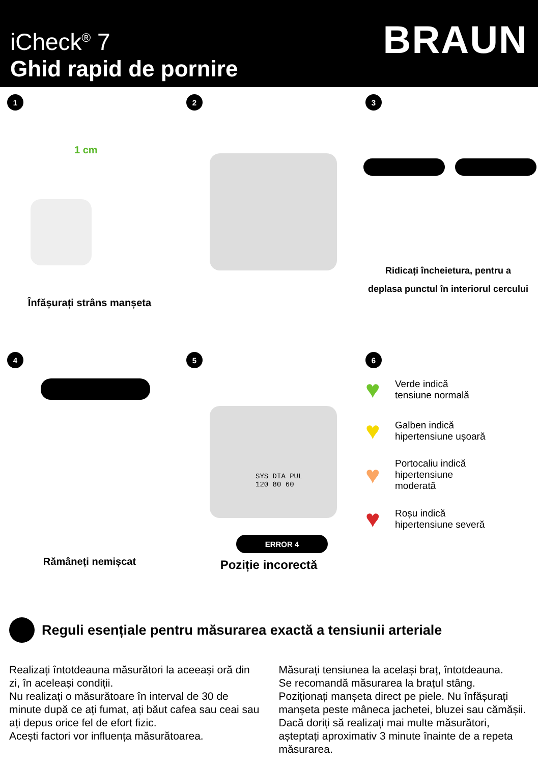iCheck<sup>®</sup> 7
Ghid rapid de pornire
BRAUN
1
1 cm
Înfășurați strâns manșeta
2
3
Ridicați încheietura, pentru a
deplasa punctul în interiorul cercului
4
Rămâneți nemișcat
5
SYS DIA PUL
120 80 60
ERROR 4
Poziție incorectă
6
♥ Verde indică
tensiune normală
♥ Galben indică
hipertensiune ușoară
♥ Portocaliu indică
hipertensiune
moderată
♥ Roșu indică
hipertensiune severă
Reguli esențiale pentru măsurarea exactă a tensiunii arteriale
Realizați întotdeauna măsurători la aceeași oră din zi, în aceleași condiții.
Nu realizați o măsurătoare în interval de 30 de minute după ce ați fumat, ați băut cafea sau ceai sau ați depus orice fel de efort fizic.
Acești factori vor influența măsurătoarea.
Măsurați tensiunea la același braț, întotdeauna.
Se recomandă măsurarea la brațul stâng.
Poziționați manșeta direct pe piele. Nu înfășurați manșeta peste mâneca jachetei, bluzei sau cămășii.
Dacă doriți să realizați mai multe măsurători, așteptați aproximativ 3 minute înainte de a repeta măsurarea.